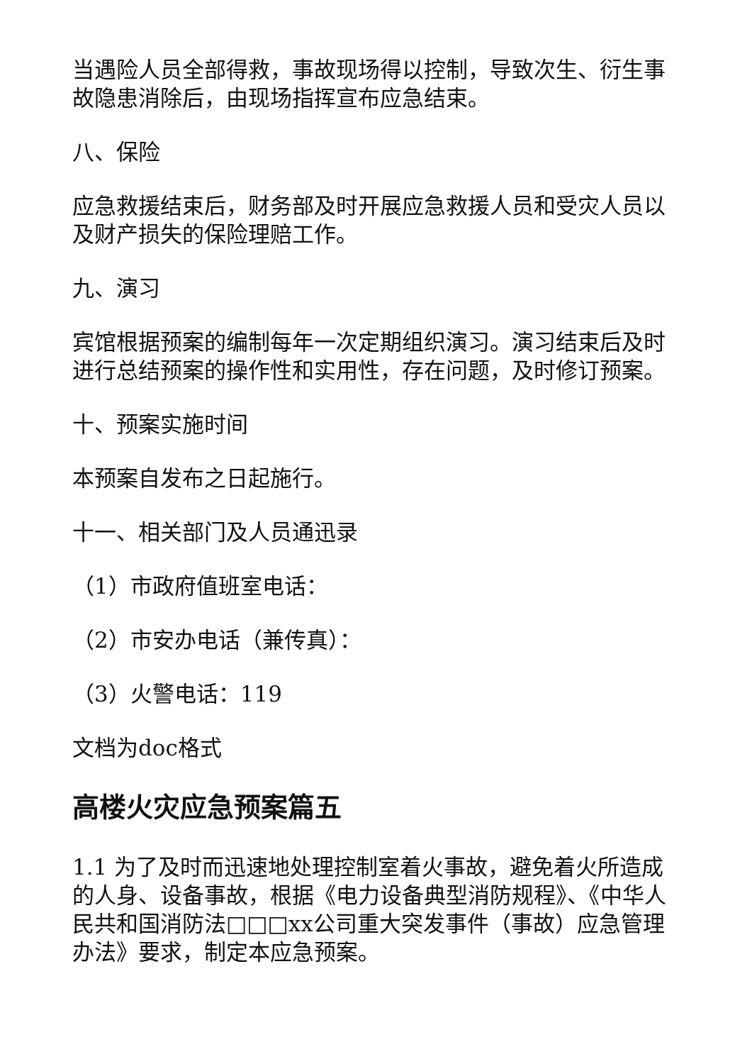当遇险人员全部得救，事故现场得以控制，导致次生、衍生事故隐患消除后，由现场指挥宣布应急结束。
八、保险
应急救援结束后，财务部及时开展应急救援人员和受灾人员以及财产损失的保险理赔工作。
九、演习
宾馆根据预案的编制每年一次定期组织演习。演习结束后及时进行总结预案的操作性和实用性，存在问题，及时修订预案。
十、预案实施时间
本预案自发布之日起施行。
十一、相关部门及人员通迅录
（1）市政府值班室电话：
（2）市安办电话（兼传真）：
（3）火警电话：119
文档为doc格式
高楼火灾应急预案篇五
1.1 为了及时而迅速地处理控制室着火事故，避免着火所造成的人身、设备事故，根据《电力设备典型消防规程》、《中华人民共和国消防法□□□xx公司重大突发事件（事故）应急管理办法》要求，制定本应急预案。